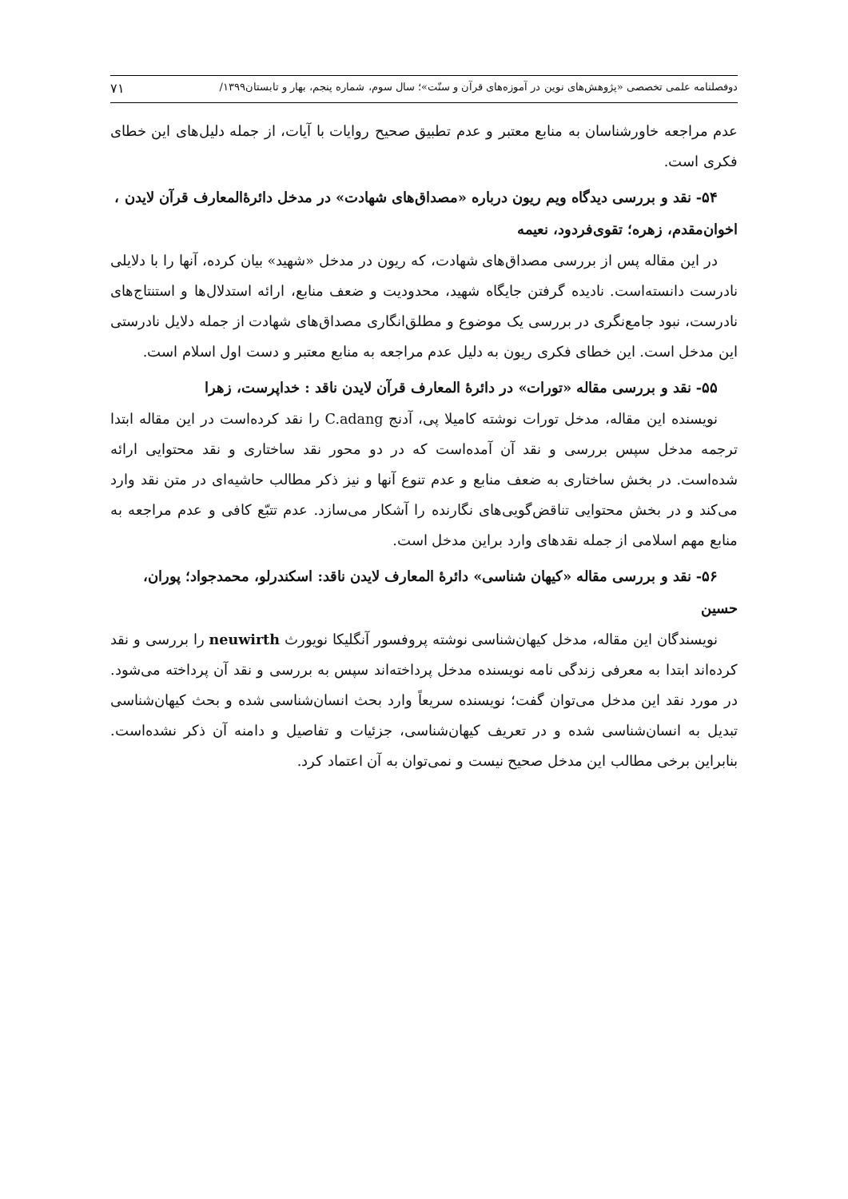دوفصلنامه علمی تخصصی «پژوهش‌های نوین در آموزه‌های قرآن و سنّت»؛ سال سوم، شماره پنجم، بهار و تابستان۱۳۹۹/ ۷۱
عدم مراجعه خاورشناسان به منابع معتبر و عدم تطبیق صحیح روایات با آیات، از جمله دلیل‌های این خطای فکری است.
۵۴- نقد و بررسی دیدگاه ویم ریون درباره «مصداق‌های شهادت» در مدخل دائرۀالمعارف قرآن لایدن ، اخوان‌مقدم، زهره؛ تقوی‌فردود، نعیمه
در این مقاله پس از بررسی مصداق‌های شهادت، که ریون در مدخل «شهید» بیان کرده، آنها را با دلایلی نادرست دانسته‌است. نادیده گرفتن جایگاه شهید، محدودیت و ضعف منابع، ارائه استدلال‌ها و استنتاج‌های نادرست، نبود جامع‌نگری در بررسی یک موضوع و مطلق‌انگاری مصداق‌های شهادت از جمله دلایل نادرستی این مدخل است. این خطای فکری ریون به دلیل عدم مراجعه به منابع معتبر و دست اول اسلام است.
۵۵- نقد و بررسی مقاله «تورات» در دائرۀ المعارف قرآن لایدن ناقد : خداپرست، زهرا
نویسنده این مقاله، مدخل تورات نوشته کامیلا پی، آدنج C.adang را نقد کرده‌است در این مقاله ابتدا ترجمه مدخل سپس بررسی و نقد آن آمده‌است که در دو محور نقد ساختاری و نقد محتوایی ارائه شده‌است. در بخش ساختاری به ضعف منابع و عدم تنوع آنها و نیز ذکر مطالب حاشیه‌ای در متن نقد وارد می‌کند و در بخش محتوایی تناقض‌گویی‌های نگارنده را آشکار می‌سازد. عدم تتبّع کافی و عدم مراجعه به منابع مهم اسلامی از جمله نقدهای وارد براین مدخل است.
۵۶- نقد و بررسی مقاله «کیهان شناسی» دائرۀ المعارف لایدن ناقد: اسکندرلو، محمدجواد؛ پوران، حسین
نویسندگان این مقاله، مدخل کیهان‌شناسی نوشته پروفسور آنگلیکا نویورث neuwirth را بررسی و نقد کرده‌اند ابتدا به معرفی زندگی نامه نویسنده مدخل پرداخته‌اند سپس به بررسی و نقد آن پرداخته می‌شود. در مورد نقد این مدخل می‌توان گفت؛ نویسنده سریعاً وارد بحث انسان‌شناسی شده و بحث کیهان‌شناسی تبدیل به انسان‌شناسی شده و در تعریف کیهان‌شناسی، جزئیات و تفاصیل و دامنه آن ذکر نشده‌است. بنابراین برخی مطالب این مدخل صحیح نیست و نمی‌توان به آن اعتماد کرد.